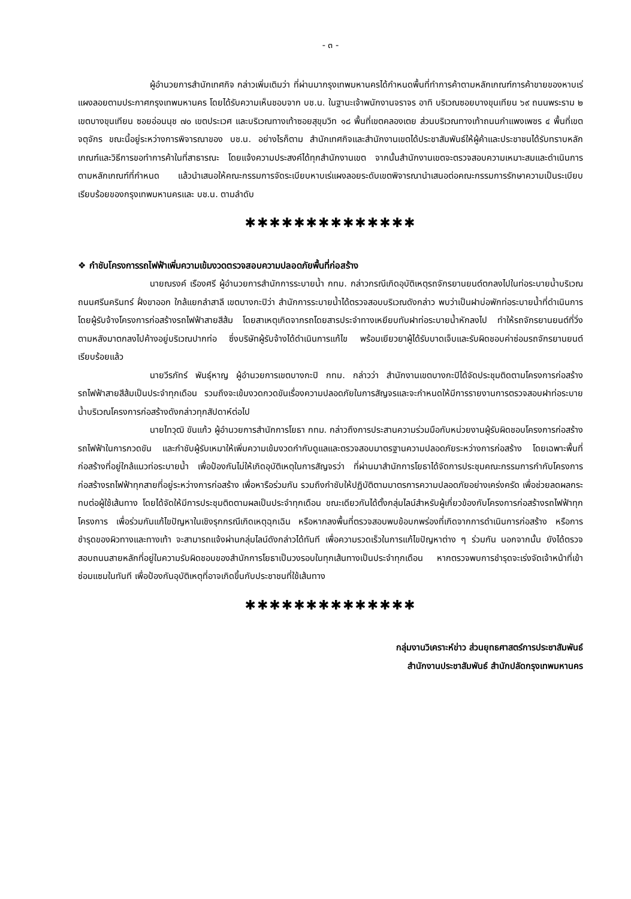- ๓ -
ผู้อำนวยการสำนักเทศกิจ กล่าวเพิ่มเติมว่า ที่ผ่านมากรุงเทพมหานครได้กำหนดพื้นที่ทำการค้าตามหลักเกณฑ์การค้าขายของหาบเร่แผงลอยตามประกาศกรุงเทพมหานคร โดยได้รับความเห็นชอบจาก บช.น. ในฐานะเจ้าพนักงานจราจร อาทิ บริเวณซอยบางขุนเทียน ๖๙ ถนนพระราม ๒ เขตบางขุนเทียน ซอยอ่อนนุช ๗๐ เขตประเวศ และบริเวณทางเท้าซอยสุขุมวิท ๑๘ พื้นที่เขตคลองเตย ส่วนบริเวณทางเท้าถนนกำแพงเพชร ๔ พื้นที่เขตจตุจักร ขณะนี้อยู่ระหว่างการพิจารณาของ บช.น. อย่างไรก็ตาม สำนักเทศกิจและสำนักงานเขตได้ประชาสัมพันธ์ให้ผู้ค้าและประชาชนได้รับทราบหลักเกณฑ์และวิธีการขอทำการค้าในที่สาธารณะ โดยแจ้งความประสงค์ได้ทุกสำนักงานเขต จากนั้นสำนักงานเขตจะตรวจสอบความเหมาะสมและดำเนินการตามหลักเกณฑ์ที่กำหนด แล้วนำเสนอให้คณะกรรมการจัดระเบียบหาบเร่แผงลอยระดับเขตพิจารณานำเสนอต่อคณะกรรมการรักษาความเป็นระเบียบเรียบร้อยของกรุงเทพมหานครและ บช.น. ตามลำดับ
✱✱✱✱✱✱✱✱✱✱✱✱✱✱
❖ กำชับโครงการรถไฟฟ้าเพิ่มความเข้มงวดตรวจสอบความปลอดภัยพื้นที่ก่อสร้าง
นายณรงค์ เรืองศรี ผู้อำนวยการสำนักการระบายน้ำ กทม. กล่าวกรณีเกิดอุบัติเหตุรถจักรยานยนต์ตกลงไปในท่อระบายน้ำบริเวณถนนศรีนครินทร์ ฝั่งขาออก ใกล้แยกลำสาลี เขตบางกะปิว่า สำนักการระบายน้ำได้ตรวจสอบบริเวณดังกล่าว พบว่าเป็นฝาบ่อพักท่อระบายน้ำที่ดำเนินการโดยผู้รับจ้างโครงการก่อสร้างรถไฟฟ้าสายสีส้ม โดยสาเหตุเกิดจากรถโดยสารประจำทางเหยียบทับฝาท่อระบายน้ำหักลงไป ทำให้รถจักรยานยนต์ที่วิ่งตามหลังมาตกลงไปค้างอยู่บริเวณปากท่อ ซึ่งบริษัทผู้รับจ้างได้ดำเนินการแก้ไข พร้อมเยียวยาผู้ได้รับบาดเจ็บและรับผิดชอบค่าซ่อมรถจักรยานยนต์เรียบร้อยแล้ว
นายวีรภัทร์ พันธุ์หาญ ผู้อำนวยการเขตบางกะปิ กทม. กล่าวว่า สำนักงานเขตบางกะปิได้จัดประชุมติดตามโครงการก่อสร้างรถไฟฟ้าสายสีส้มเป็นประจำทุกเดือน รวมถึงจะเข้มงวดกวดขันเรื่องความปลอดภัยในการสัญจรและจะกำหนดให้มีการรายงานการตรวจสอบฝาท่อระบายน้ำบริเวณโครงการก่อสร้างดังกล่าวทุกสัปดาห์ต่อไป
นายไทวุฒิ ขันแก้ว ผู้อำนวยการสำนักการโยธา กทม. กล่าวถึงการประสานความร่วมมือกับหน่วยงานผู้รับผิดชอบโครงการก่อสร้างรถไฟฟ้าในการกวดขัน และกำชับผู้รับเหมาให้เพิ่มความเข้มงวดกำกับดูแลและตรวจสอบมาตรฐานความปลอดภัยระหว่างการก่อสร้าง โดยเฉพาะพื้นที่ก่อสร้างที่อยู่ใกล้แนวท่อระบายน้ำ เพื่อป้องกันไม่ให้เกิดอุบัติเหตุในการสัญจรว่า ที่ผ่านมาสำนักการโยธาได้จัดการประชุมคณะกรรมการกำกับโครงการก่อสร้างรถไฟฟ้าทุกสายที่อยู่ระหว่างการก่อสร้าง เพื่อหารือร่วมกัน รวมถึงกำชับให้ปฏิบัติตามมาตรการความปลอดภัยอย่างเคร่งครัด เพื่อช่วยลดผลกระทบต่อผู้ใช้เส้นทาง โดยได้จัดให้มีการประชุมติดตามผลเป็นประจำทุกเดือน ขณะเดียวกันได้ตั้งกลุ่มไลน์สำหรับผู้เกี่ยวข้องกับโครงการก่อสร้างรถไฟฟ้าทุกโครงการ เพื่อร่วมกันแก้ไขปัญหาในเชิงรุกกรณีเกิดเหตุฉุกเฉิน หรือหากลงพื้นที่ตรวจสอบพบข้อบกพร่องที่เกิดจากการดำเนินการก่อสร้าง หรือการชำรุดของผิวทางและทางเท้า จะสามารถแจ้งผ่านกลุ่มไลน์ดังกล่าวได้ทันที เพื่อความรวดเร็วในการแก้ไขปัญหาต่าง ๆ ร่วมกัน นอกจากนั้น ยังได้ตรวจสอบถนนสายหลักที่อยู่ในความรับผิดชอบของสำนักการโยธาเป็นวงรอบในทุกเส้นทางเป็นประจำทุกเดือน หากตรวจพบการชำรุดจะเร่งจัดเจ้าหน้าที่เข้าซ่อมแซมในทันที เพื่อป้องกันอุบัติเหตุที่อาจเกิดขึ้นกับประชาชนที่ใช้เส้นทาง
✱✱✱✱✱✱✱✱✱✱✱✱✱✱
กลุ่มงานวิเคราะห์ข่าว ส่วนยุทธศาสตร์การประชาสัมพันธ์
สำนักงานประชาสัมพันธ์ สำนักปลัดกรุงเทพมหานคร